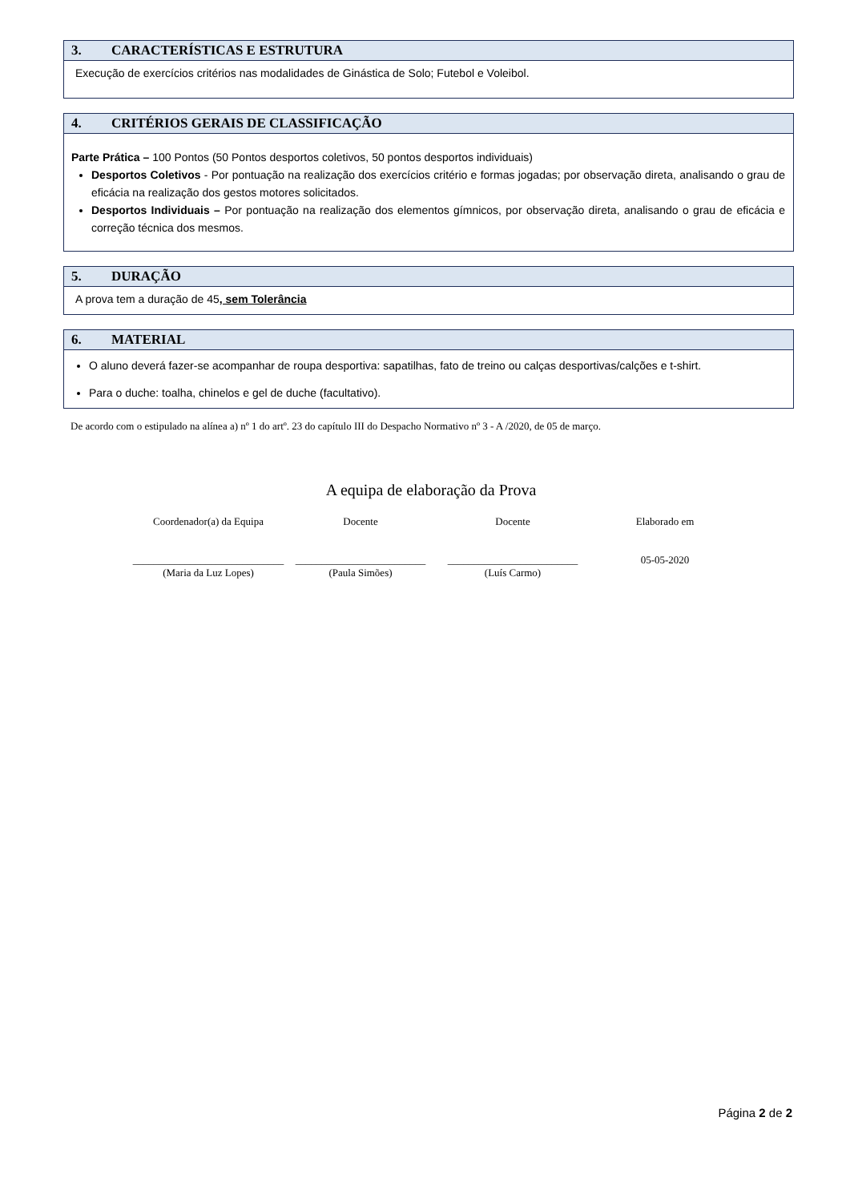3. CARACTERÍSTICAS E ESTRUTURA
Execução de exercícios critérios nas modalidades de Ginástica de Solo; Futebol e Voleibol.
4. CRITÉRIOS GERAIS DE CLASSIFICAÇÃO
Parte Prática – 100 Pontos (50 Pontos desportos coletivos, 50 pontos desportos individuais)
Desportos Coletivos - Por pontuação na realização dos exercícios critério e formas jogadas; por observação direta, analisando o grau de eficácia na realização dos gestos motores solicitados.
Desportos Individuais – Por pontuação na realização dos elementos gímnicos, por observação direta, analisando o grau de eficácia e correção técnica dos mesmos.
5. DURAÇÃO
A prova tem a duração de 45, sem Tolerância
6. MATERIAL
O aluno deverá fazer-se acompanhar de roupa desportiva: sapatilhas, fato de treino ou calças desportivas/calções e t-shirt.
Para o duche: toalha, chinelos e gel de duche (facultativo).
De acordo com o estipulado na alínea a) nº 1 do artº. 23 do capítulo III do Despacho Normativo nº 3 - A /2020, de 05 de março.
A equipa de elaboração da Prova
Coordenador(a) da Equipa
_____________________________
(Maria da Luz Lopes)
Docente
_________________________
(Paula Simões)
Docente
_________________________
(Luís Carmo)
Elaborado em
05-05-2020
Página 2 de 2